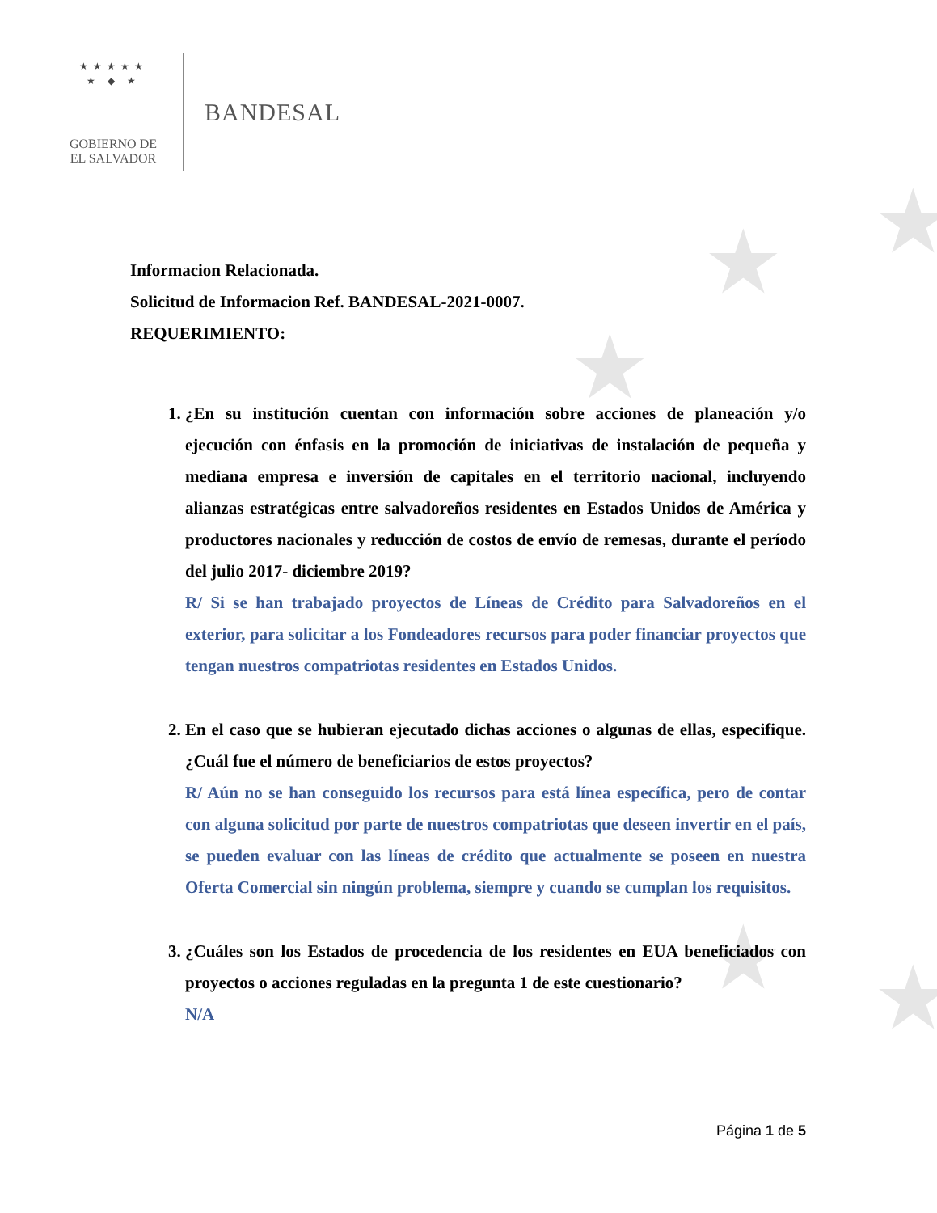★ ★
★
★ ★
★★★★★
★ ◆ ★
GOBIERNO DE
EL SALVADOR
BANDESAL
Informacion Relacionada.
Solicitud de Informacion Ref. BANDESAL-2021-0007.
REQUERIMIENTO:
1. ¿En su institución cuentan con información sobre acciones de planeación y/o ejecución con énfasis en la promoción de iniciativas de instalación de pequeña y mediana empresa e inversión de capitales en el territorio nacional, incluyendo alianzas estratégicas entre salvadoreños residentes en Estados Unidos de América y productores nacionales y reducción de costos de envío de remesas, durante el período del julio 2017- diciembre 2019?
R/ Si se han trabajado proyectos de Líneas de Crédito para Salvadoreños en el exterior, para solicitar a los Fondeadores recursos para poder financiar proyectos que tengan nuestros compatriotas residentes en Estados Unidos.
2. En el caso que se hubieran ejecutado dichas acciones o algunas de ellas, especifique. ¿Cuál fue el número de beneficiarios de estos proyectos?
R/ Aún no se han conseguido los recursos para está línea específica, pero de contar con alguna solicitud por parte de nuestros compatriotas que deseen invertir en el país, se pueden evaluar con las líneas de crédito que actualmente se poseen en nuestra Oferta Comercial sin ningún problema, siempre y cuando se cumplan los requisitos.
3. ¿Cuáles son los Estados de procedencia de los residentes en EUA beneficiados con proyectos o acciones reguladas en la pregunta 1 de este cuestionario?
N/A
Página 1 de 5